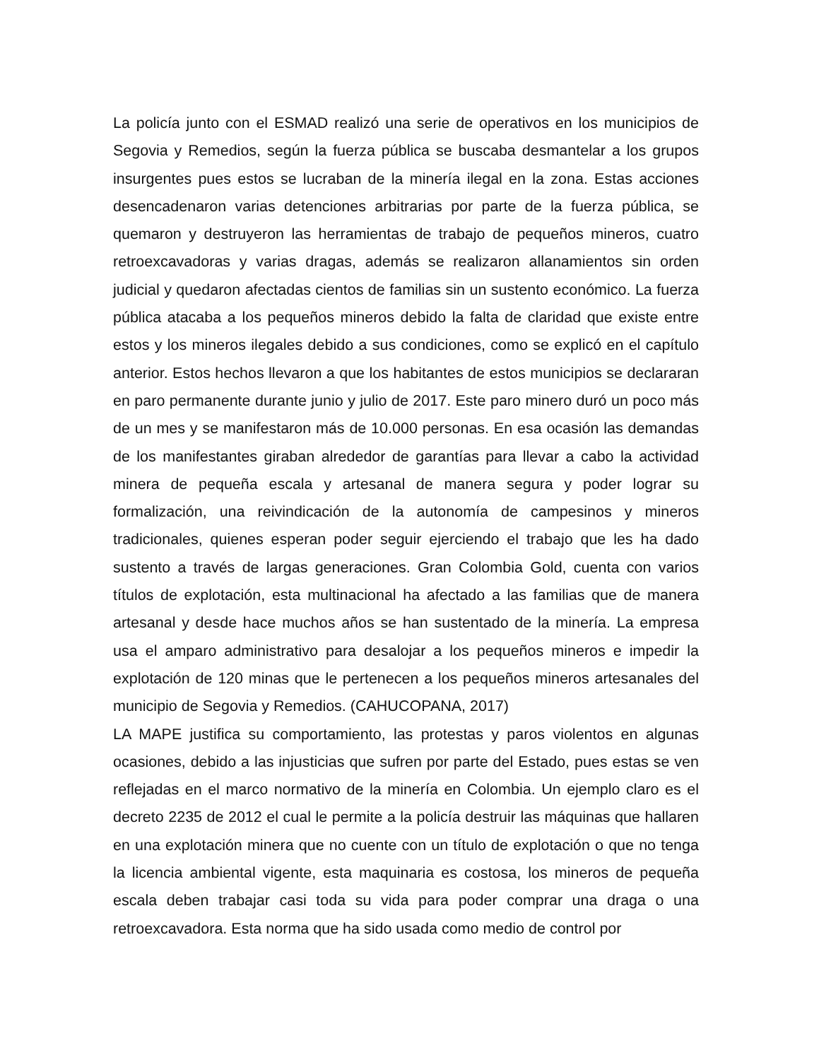La policía junto con el ESMAD realizó una serie de operativos en los municipios de Segovia y Remedios, según la fuerza pública se buscaba desmantelar a los grupos insurgentes pues estos se lucraban de la minería ilegal en la zona. Estas acciones desencadenaron varias detenciones arbitrarias por parte de la fuerza pública, se quemaron y destruyeron las herramientas de trabajo de pequeños mineros, cuatro retroexcavadoras y varias dragas, además se realizaron allanamientos sin orden judicial y quedaron afectadas cientos de familias sin un sustento económico. La fuerza pública atacaba a los pequeños mineros debido la falta de claridad que existe entre estos y los mineros ilegales debido a sus condiciones, como se explicó en el capítulo anterior. Estos hechos llevaron a que los habitantes de estos municipios se declararan en paro permanente durante junio y julio de 2017. Este paro minero duró un poco más de un mes y se manifestaron más de 10.000 personas. En esa ocasión las demandas de los manifestantes giraban alrededor de garantías para llevar a cabo la actividad minera de pequeña escala y artesanal de manera segura y poder lograr su formalización, una reivindicación de la autonomía de campesinos y mineros tradicionales, quienes esperan poder seguir ejerciendo el trabajo que les ha dado sustento a través de largas generaciones. Gran Colombia Gold, cuenta con varios títulos de explotación, esta multinacional ha afectado a las familias que de manera artesanal y desde hace muchos años se han sustentado de la minería. La empresa usa el amparo administrativo para desalojar a los pequeños mineros e impedir la explotación de 120 minas que le pertenecen a los pequeños mineros artesanales del municipio de Segovia y Remedios. (CAHUCOPANA, 2017)
LA MAPE justifica su comportamiento, las protestas y paros violentos en algunas ocasiones, debido a las injusticias que sufren por parte del Estado, pues estas se ven reflejadas en el marco normativo de la minería en Colombia. Un ejemplo claro es el decreto 2235 de 2012 el cual le permite a la policía destruir las máquinas que hallaren en una explotación minera que no cuente con un título de explotación o que no tenga la licencia ambiental vigente, esta maquinaria es costosa, los mineros de pequeña escala deben trabajar casi toda su vida para poder comprar una draga o una retroexcavadora. Esta norma que ha sido usada como medio de control por